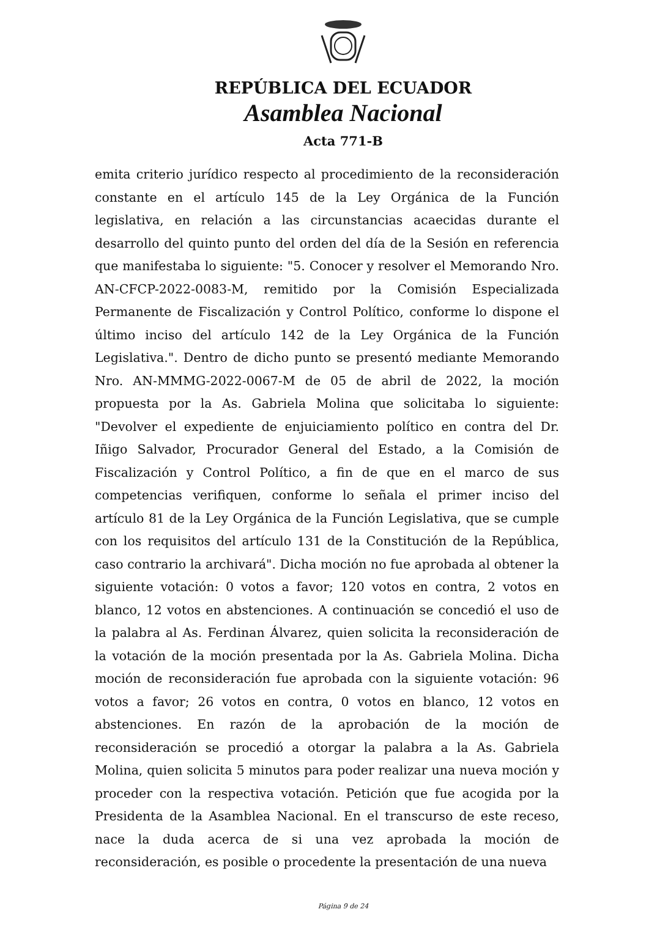REPÚBLICA DEL ECUADOR
Asamblea Nacional
Acta 771-B
emita criterio jurídico respecto al procedimiento de la reconsideración constante en el artículo 145 de la Ley Orgánica de la Función legislativa, en relación a las circunstancias acaecidas durante el desarrollo del quinto punto del orden del día de la Sesión en referencia que manifestaba lo siguiente: "5. Conocer y resolver el Memorando Nro. AN-CFCP-2022-0083-M, remitido por la Comisión Especializada Permanente de Fiscalización y Control Político, conforme lo dispone el último inciso del artículo 142 de la Ley Orgánica de la Función Legislativa.". Dentro de dicho punto se presentó mediante Memorando Nro. AN-MMMG-2022-0067-M de 05 de abril de 2022, la moción propuesta por la As. Gabriela Molina que solicitaba lo siguiente: "Devolver el expediente de enjuiciamiento político en contra del Dr. Iñigo Salvador, Procurador General del Estado, a la Comisión de Fiscalización y Control Político, a fin de que en el marco de sus competencias verifiquen, conforme lo señala el primer inciso del artículo 81 de la Ley Orgánica de la Función Legislativa, que se cumple con los requisitos del artículo 131 de la Constitución de la República, caso contrario la archivará". Dicha moción no fue aprobada al obtener la siguiente votación: 0 votos a favor; 120 votos en contra, 2 votos en blanco, 12 votos en abstenciones. A continuación se concedió el uso de la palabra al As. Ferdinan Álvarez, quien solicita la reconsideración de la votación de la moción presentada por la As. Gabriela Molina. Dicha moción de reconsideración fue aprobada con la siguiente votación: 96 votos a favor; 26 votos en contra, 0 votos en blanco, 12 votos en abstenciones. En razón de la aprobación de la moción de reconsideración se procedió a otorgar la palabra a la As. Gabriela Molina, quien solicita 5 minutos para poder realizar una nueva moción y proceder con la respectiva votación. Petición que fue acogida por la Presidenta de la Asamblea Nacional. En el transcurso de este receso, nace la duda acerca de si una vez aprobada la moción de reconsideración, es posible o procedente la presentación de una nueva
Página 9 de 24